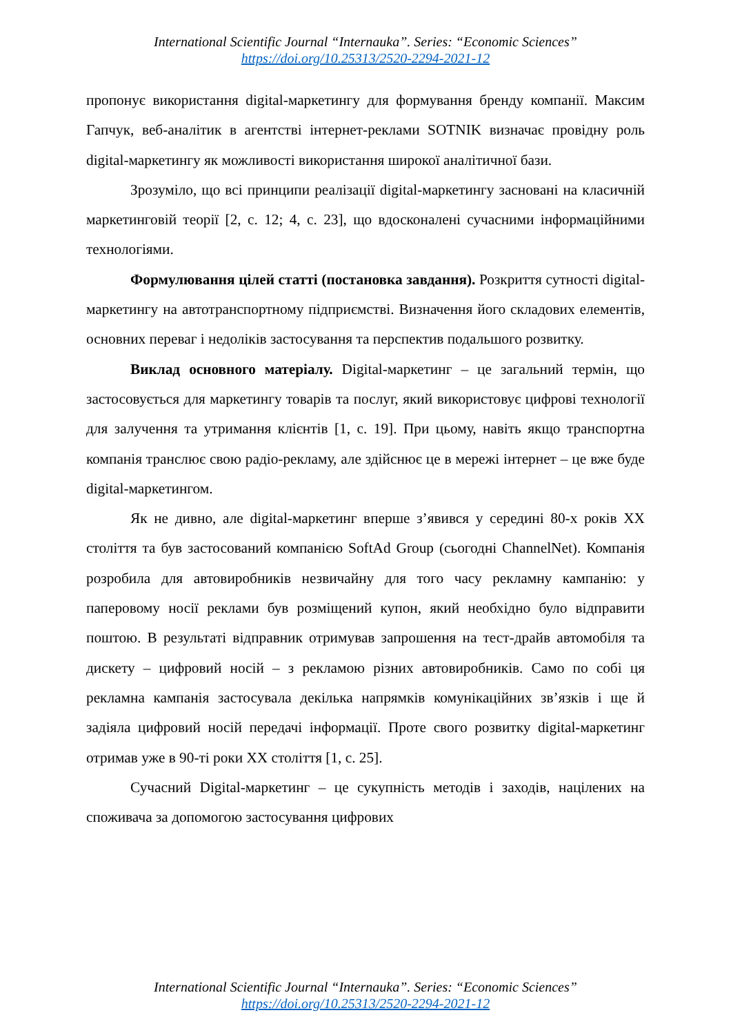International Scientific Journal “Internauka”. Series: “Economic Sciences”
https://doi.org/10.25313/2520-2294-2021-12
пропонує використання digital-маркетингу для формування бренду компанії. Максим Гапчук, веб-аналітик в агентстві інтернет-реклами SOTNIK визначає провідну роль digital-маркетингу як можливості використання широкої аналітичної бази.
Зрозуміло, що всі принципи реалізації digital-маркетингу засновані на класичній маркетинговій теорії [2, с. 12; 4, с. 23], що вдосконалені сучасними інформаційними технологіями.
Формулювання цілей статті (постановка завдання). Розкриття сутності digital-маркетингу на автотранспортному підприємстві. Визначення його складових елементів, основних переваг і недоліків застосування та перспектив подальшого розвитку.
Виклад основного матеріалу. Digital-маркетинг – це загальний термін, що застосовується для маркетингу товарів та послуг, який використовує цифрові технології для залучення та утримання клієнтів [1, с. 19]. При цьому, навіть якщо транспортна компанія транслює свою радіо-рекламу, але здійснює це в мережі інтернет – це вже буде digital-маркетингом.
Як не дивно, але digital-маркетинг вперше з’явився у середині 80-х років XX століття та був застосований компанією SoftAd Group (сьогодні ChannelNet). Компанія розробила для автовиробників незвичайну для того часу рекламну кампанію: у паперовому носії реклами був розміщений купон, який необхідно було відправити поштою. В результаті відправник отримував запрошення на тест-драйв автомобіля та дискету – цифровий носій – з рекламою різних автовиробників. Само по собі ця рекламна кампанія застосувала декілька напрямків комунікаційних зв’язків і ще й задіяла цифровий носій передачі інформації. Проте свого розвитку digital-маркетинг отримав уже в 90-ті роки XX століття [1, с. 25].
Сучасний Digital-маркетинг – це сукупність методів і заходів, націлених на споживача за допомогою застосування цифрових
International Scientific Journal “Internauka”. Series: “Economic Sciences”
https://doi.org/10.25313/2520-2294-2021-12